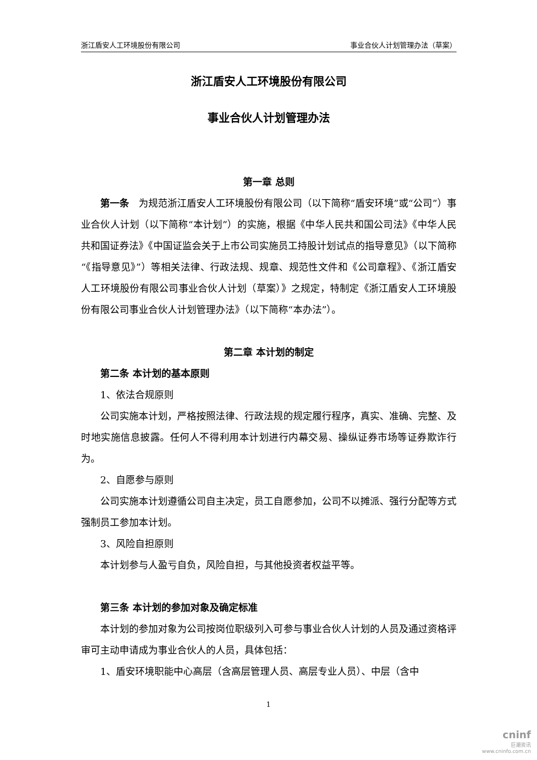浙江盾安人工环境股份有限公司 事业合伙人计划管理办法（草案）
浙江盾安人工环境股份有限公司
事业合伙人计划管理办法
第一章 总则
第一条　为规范浙江盾安人工环境股份有限公司（以下简称“盾安环境”或“公司”）事业合伙人计划（以下简称“本计划”）的实施，根据《中华人民共和国公司法》《中华人民共和国证券法》《中国证监会关于上市公司实施员工持股计划试点的指导意见》（以下简称“《指导意见》”）等相关法律、行政法规、规章、规范性文件和《公司章程》、《浙江盾安人工环境股份有限公司事业合伙人计划（草案）》之规定，特制定《浙江盾安人工环境股份有限公司事业合伙人计划管理办法》（以下简称“本办法”）。
第二章 本计划的制定
第二条 本计划的基本原则
1、依法合规原则
公司实施本计划，严格按照法律、行政法规的规定履行程序，真实、准确、完整、及时地实施信息披露。任何人不得利用本计划进行内幕交易、操纵证券市场等证券欺诈行为。
2、自愿参与原则
公司实施本计划遵循公司自主决定，员工自愿参加，公司不以摊派、强行分配等方式强制员工参加本计划。
3、风险自担原则
本计划参与人盈亏自负，风险自担，与其他投资者权益平等。
第三条 本计划的参加对象及确定标准
本计划的参加对象为公司按岗位职级列入可参与事业合伙人计划的人员及通过资格评审可主动申请成为事业合伙人的人员，具体包括：
1、盾安环境职能中心高层（含高层管理人员、高层专业人员）、中层（含中
1
cninf
巨潮资讯
www.cninfo.com.cn